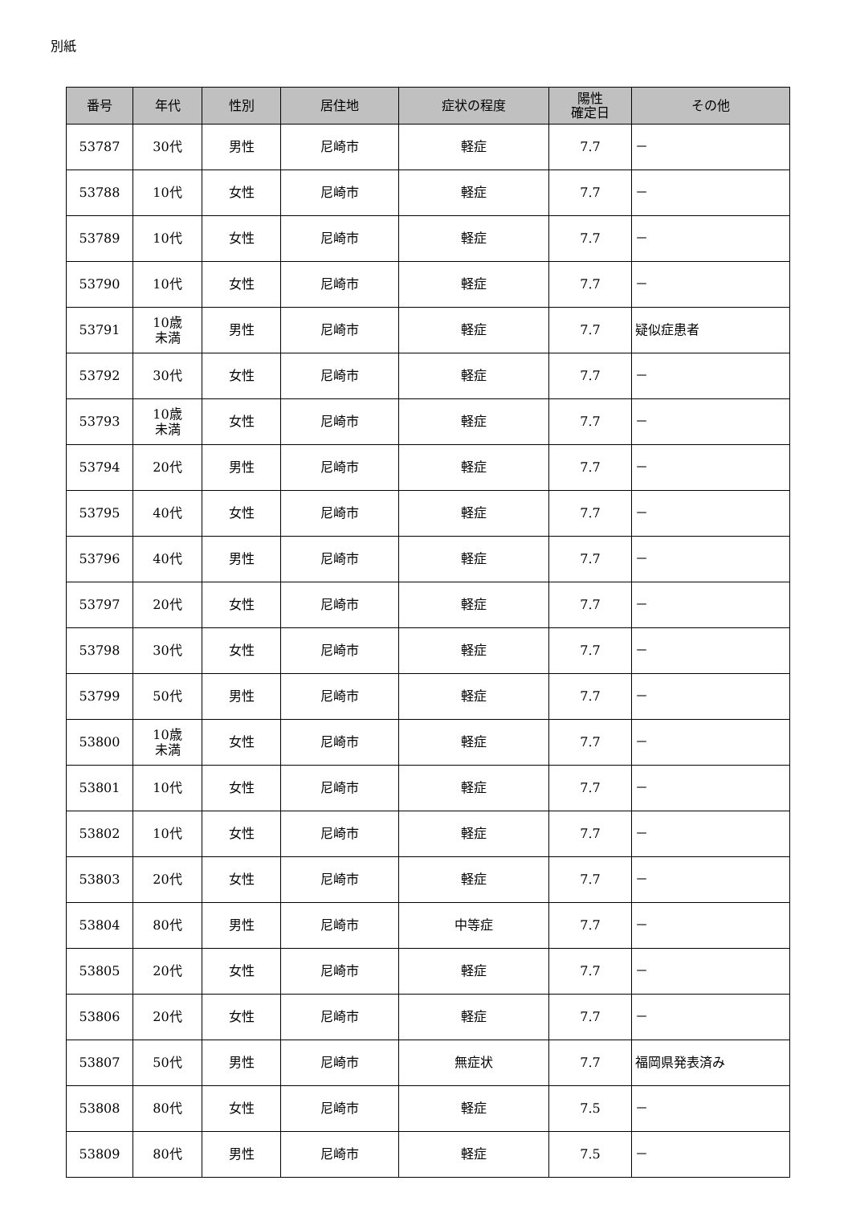別紙
| 番号 | 年代 | 性別 | 居住地 | 症状の程度 | 陽性 確定日 | その他 |
| --- | --- | --- | --- | --- | --- | --- |
| 53787 | 30代 | 男性 | 尼崎市 | 軽症 | 7.7 | － |
| 53788 | 10代 | 女性 | 尼崎市 | 軽症 | 7.7 | － |
| 53789 | 10代 | 女性 | 尼崎市 | 軽症 | 7.7 | － |
| 53790 | 10代 | 女性 | 尼崎市 | 軽症 | 7.7 | － |
| 53791 | 10歳 未満 | 男性 | 尼崎市 | 軽症 | 7.7 | 疑似症患者 |
| 53792 | 30代 | 女性 | 尼崎市 | 軽症 | 7.7 | － |
| 53793 | 10歳 未満 | 女性 | 尼崎市 | 軽症 | 7.7 | － |
| 53794 | 20代 | 男性 | 尼崎市 | 軽症 | 7.7 | － |
| 53795 | 40代 | 女性 | 尼崎市 | 軽症 | 7.7 | － |
| 53796 | 40代 | 男性 | 尼崎市 | 軽症 | 7.7 | － |
| 53797 | 20代 | 女性 | 尼崎市 | 軽症 | 7.7 | － |
| 53798 | 30代 | 女性 | 尼崎市 | 軽症 | 7.7 | － |
| 53799 | 50代 | 男性 | 尼崎市 | 軽症 | 7.7 | － |
| 53800 | 10歳 未満 | 女性 | 尼崎市 | 軽症 | 7.7 | － |
| 53801 | 10代 | 女性 | 尼崎市 | 軽症 | 7.7 | － |
| 53802 | 10代 | 女性 | 尼崎市 | 軽症 | 7.7 | － |
| 53803 | 20代 | 女性 | 尼崎市 | 軽症 | 7.7 | － |
| 53804 | 80代 | 男性 | 尼崎市 | 中等症 | 7.7 | － |
| 53805 | 20代 | 女性 | 尼崎市 | 軽症 | 7.7 | － |
| 53806 | 20代 | 女性 | 尼崎市 | 軽症 | 7.7 | － |
| 53807 | 50代 | 男性 | 尼崎市 | 無症状 | 7.7 | 福岡県発表済み |
| 53808 | 80代 | 女性 | 尼崎市 | 軽症 | 7.5 | － |
| 53809 | 80代 | 男性 | 尼崎市 | 軽症 | 7.5 | － |